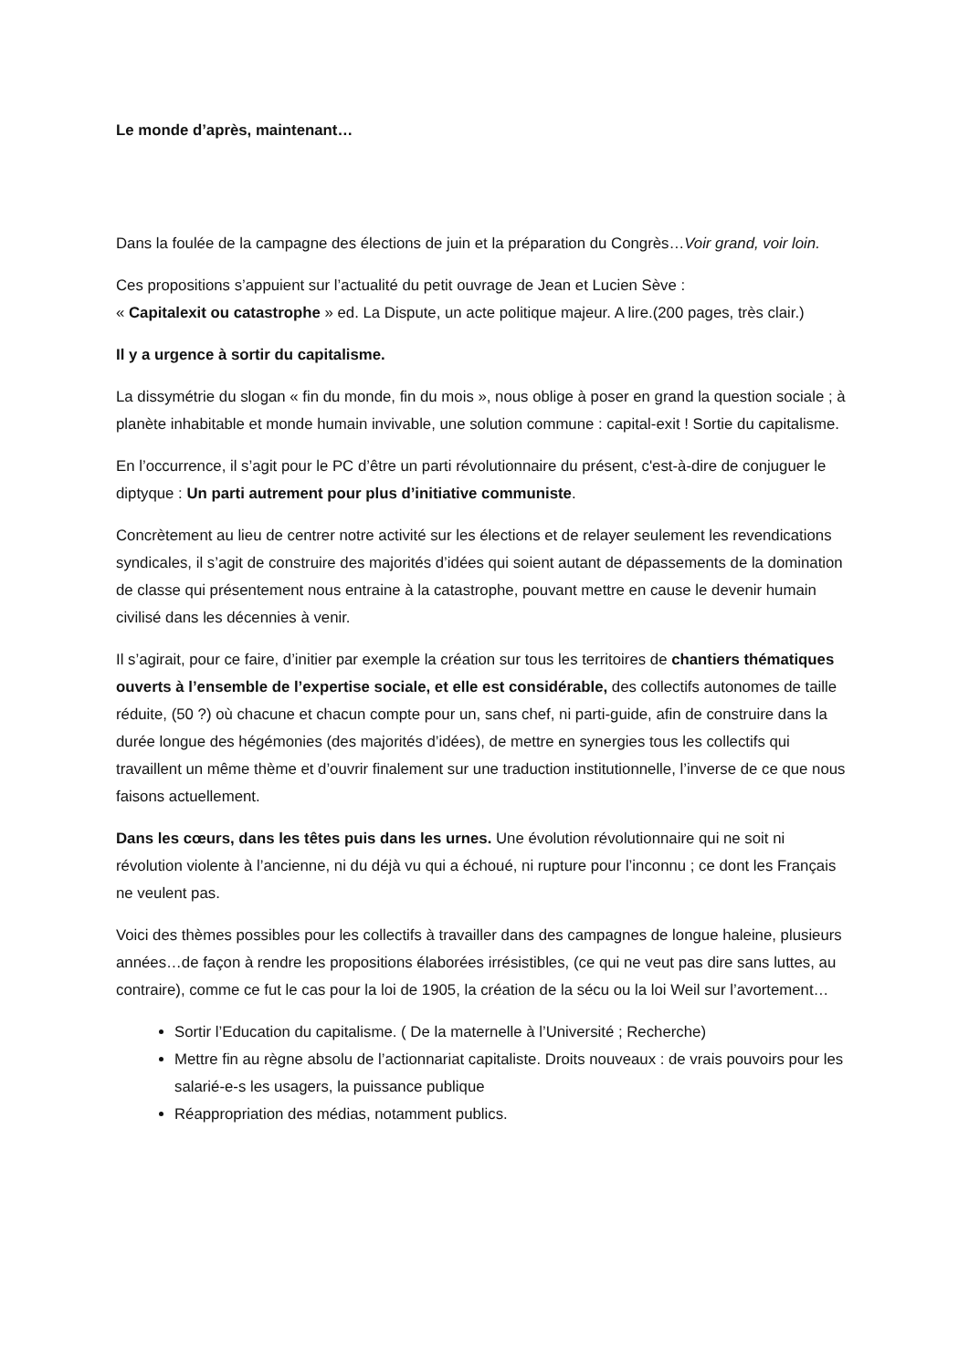Le monde d’après, maintenant…
Dans la foulée de la campagne des élections de juin et la préparation du Congrès…Voir grand, voir loin.
Ces propositions s’appuient sur l’actualité du petit ouvrage de Jean et Lucien Sève :
« Capitalexit ou catastrophe » ed. La Dispute, un acte politique majeur. A lire.(200 pages, très clair.)
Il y a urgence à sortir du capitalisme.
La dissymétrie du slogan « fin du monde, fin du mois », nous oblige à poser en grand la question sociale ; à planète inhabitable et monde humain invivable, une solution commune : capital-exit ! Sortie du capitalisme.
En l’occurrence, il s’agit pour le PC d’être un parti révolutionnaire du présent, c'est-à-dire de conjuguer le diptyque : Un parti autrement pour plus d’initiative communiste.
Concrètement au lieu de centrer notre activité sur les élections et de relayer seulement les revendications syndicales, il s’agit de construire des majorités d’idées qui soient autant de dépassements de la domination de classe qui présentement nous entraine à la catastrophe, pouvant mettre en cause le devenir humain civilisé dans les décennies à venir.
Il s’agirait, pour ce faire, d’initier par exemple la création sur tous les territoires de chantiers thématiques ouverts à l’ensemble de l’expertise sociale, et elle est considérable, des collectifs autonomes de taille réduite, (50 ?) où chacune et chacun compte pour un, sans chef, ni parti-guide, afin de construire dans la durée longue des hégémonies (des majorités d’idées), de mettre en synergies tous les collectifs qui travaillent un même thème et d’ouvrir finalement sur une traduction institutionnelle, l’inverse de ce que nous faisons actuellement.
Dans les cœurs, dans les têtes puis dans les urnes. Une évolution révolutionnaire qui ne soit ni révolution violente à l’ancienne, ni du déjà vu qui a échoué, ni rupture pour l’inconnu ; ce dont les Français ne veulent pas.
Voici des thèmes possibles pour les collectifs à travailler dans des campagnes de longue haleine, plusieurs années…de façon à rendre les propositions élaborées irrésistibles, (ce qui ne veut pas dire sans luttes, au contraire), comme ce fut le cas pour la loi de 1905, la création de la sécu ou la loi Weil sur l’avortement…
Sortir l’Education du capitalisme. ( De la maternelle à l’Université ; Recherche)
Mettre fin au règne absolu de l’actionnariat capitaliste. Droits nouveaux : de vrais pouvoirs pour les salarié-e-s les usagers, la puissance publique
Réappropriation des médias, notamment publics.